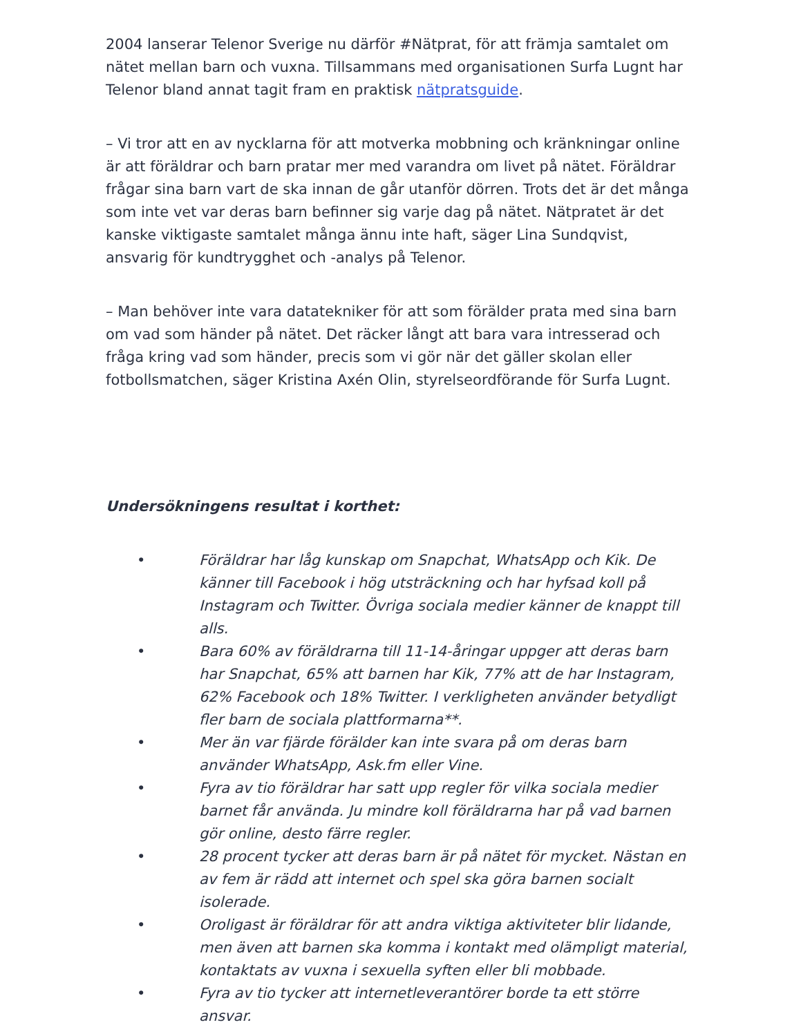2004 lanserar Telenor Sverige nu därför #Nätprat, för att främja samtalet om nätet mellan barn och vuxna. Tillsammans med organisationen Surfa Lugnt har Telenor bland annat tagit fram en praktisk nätpratsguide.
– Vi tror att en av nycklarna för att motverka mobbning och kränkningar online är att föräldrar och barn pratar mer med varandra om livet på nätet. Föräldrar frågar sina barn vart de ska innan de går utanför dörren. Trots det är det många som inte vet var deras barn befinner sig varje dag på nätet. Nätpratet är det kanske viktigaste samtalet många ännu inte haft, säger Lina Sundqvist, ansvarig för kundtrygghet och -analys på Telenor.
– Man behöver inte vara datatekniker för att som förälder prata med sina barn om vad som händer på nätet. Det räcker långt att bara vara intresserad och fråga kring vad som händer, precis som vi gör när det gäller skolan eller fotbollsmatchen, säger Kristina Axén Olin, styrelseordförande för Surfa Lugnt.
Undersökningens resultat i korthet:
• Föräldrar har låg kunskap om Snapchat, WhatsApp och Kik. De känner till Facebook i hög utsträckning och har hyfsad koll på Instagram och Twitter. Övriga sociala medier känner de knappt till alls.
• Bara 60% av föräldrarna till 11-14-åringar uppger att deras barn har Snapchat, 65% att barnen har Kik, 77% att de har Instagram, 62% Facebook och 18% Twitter. I verkligheten använder betydligt fler barn de sociala plattformarna**.
• Mer än var fjärde förälder kan inte svara på om deras barn använder WhatsApp, Ask.fm eller Vine.
• Fyra av tio föräldrar har satt upp regler för vilka sociala medier barnet får använda. Ju mindre koll föräldrarna har på vad barnen gör online, desto färre regler.
• 28 procent tycker att deras barn är på nätet för mycket. Nästan en av fem är rädd att internet och spel ska göra barnen socialt isolerade.
• Oroligast är föräldrar för att andra viktiga aktiviteter blir lidande, men även att barnen ska komma i kontakt med olämpligt material, kontaktats av vuxna i sexuella syften eller bli mobbade.
• Fyra av tio tycker att internetleverantörer borde ta ett större ansvar.